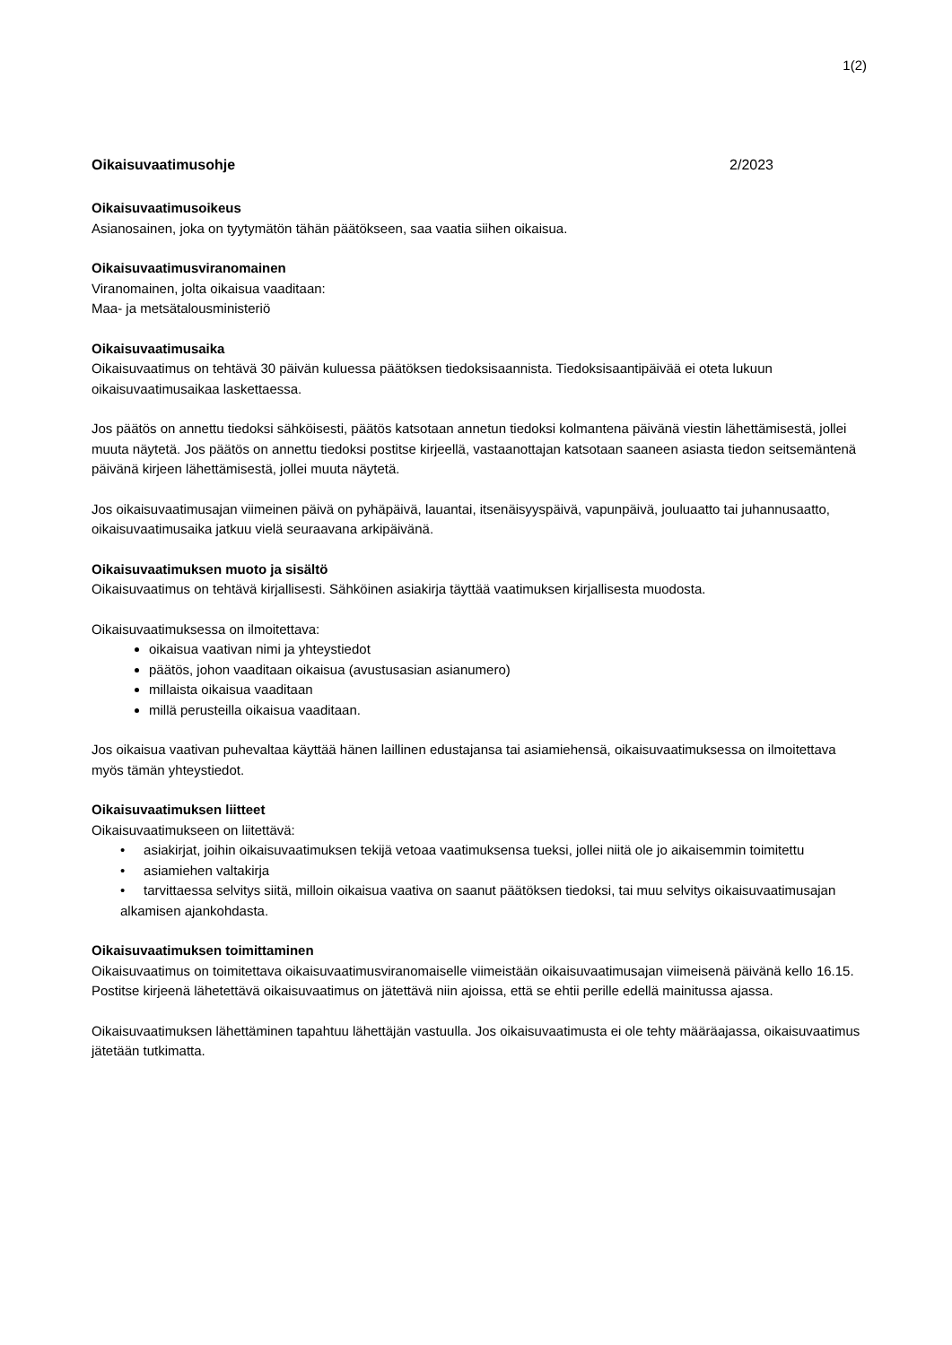1(2)
Oikaisuvaatimusohje 2/2023
Oikaisuvaatimusoikeus
Asianosainen, joka on tyytymätön tähän päätökseen, saa vaatia siihen oikaisua.
Oikaisuvaatimusviranomainen
Viranomainen, jolta oikaisua vaaditaan:
Maa- ja metsätalousministeriö
Oikaisuvaatimusaika
Oikaisuvaatimus on tehtävä 30 päivän kuluessa päätöksen tiedoksisaannista. Tiedoksisaantipäivää ei oteta lukuun oikaisuvaatimusaikaa laskettaessa.
Jos päätös on annettu tiedoksi sähköisesti, päätös katsotaan annetun tiedoksi kolmantena päivänä viestin lähettämisestä, jollei muuta näytetä. Jos päätös on annettu tiedoksi postitse kirjeellä, vastaanottajan katsotaan saaneen asiasta tiedon seitsemäntenä päivänä kirjeen lähettämisestä, jollei muuta näytetä.
Jos oikaisuvaatimusajan viimeinen päivä on pyhäpäivä, lauantai, itsenäisyyspäivä, vapunpäivä, jouluaatto tai juhannusaatto, oikaisuvaatimusaika jatkuu vielä seuraavana arkipäivänä.
Oikaisuvaatimuksen muoto ja sisältö
Oikaisuvaatimus on tehtävä kirjallisesti. Sähköinen asiakirja täyttää vaatimuksen kirjallisesta muodosta.
Oikaisuvaatimuksessa on ilmoitettava:
oikaisua vaativan nimi ja yhteystiedot
päätös, johon vaaditaan oikaisua (avustusasian asianumero)
millaista oikaisua vaaditaan
millä perusteilla oikaisua vaaditaan.
Jos oikaisua vaativan puhevaltaa käyttää hänen laillinen edustajansa tai asiamiehensä, oikaisuvaatimuksessa on ilmoitettava myös tämän yhteystiedot.
Oikaisuvaatimuksen liitteet
Oikaisuvaatimukseen on liitettävä:
• asiakirjat, joihin oikaisuvaatimuksen tekijä vetoaa vaatimuksensa tueksi, jollei niitä ole jo aikaisemmin toimitettu
• asiamiehen valtakirja
• tarvittaessa selvitys siitä, milloin oikaisua vaativa on saanut päätöksen tiedoksi, tai muu selvitys oikaisuvaatimusajan alkamisen ajankohdasta.
Oikaisuvaatimuksen toimittaminen
Oikaisuvaatimus on toimitettava oikaisuvaatimusviranomaiselle viimeistään oikaisuvaatimusajan viimeisenä päivänä kello 16.15. Postitse kirjeenä lähetettävä oikaisuvaatimus on jätettävä niin ajoissa, että se ehtii perille edellä mainitussa ajassa.
Oikaisuvaatimuksen lähettäminen tapahtuu lähettäjän vastuulla. Jos oikaisuvaatimusta ei ole tehty määräajassa, oikaisuvaatimus jätetään tutkimatta.